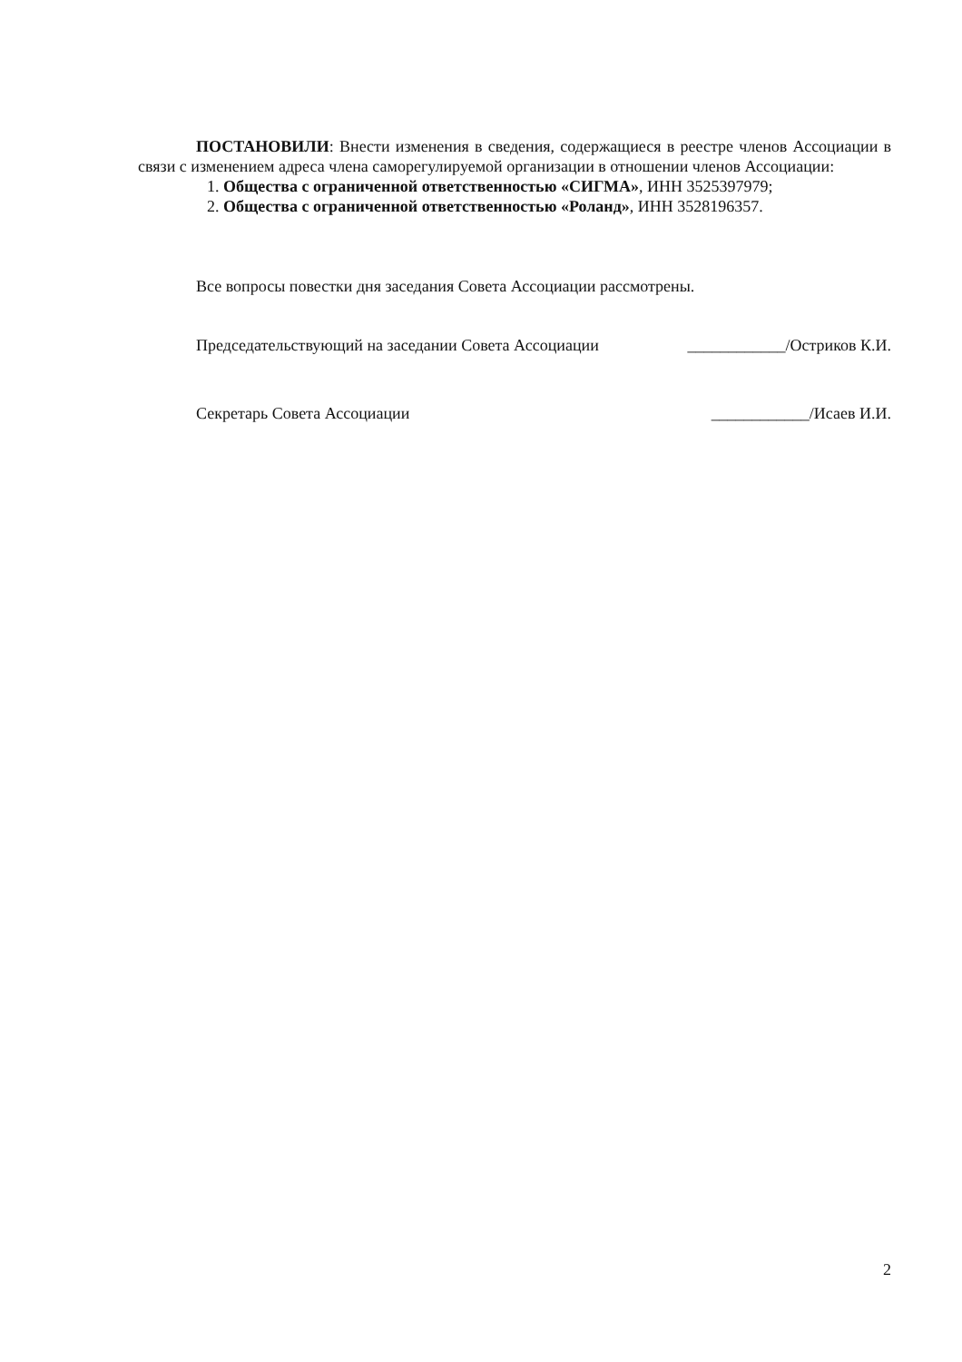ПОСТАНОВИЛИ: Внести изменения в сведения, содержащиеся в реестре членов Ассоциации в связи с изменением адреса члена саморегулируемой организации в отношении членов Ассоциации:
1. Общества с ограниченной ответственностью «СИГМА», ИНН 3525397979;
2. Общества с ограниченной ответственностью «Роланд», ИНН 3528196357.
Все вопросы повестки дня заседания Совета Ассоциации рассмотрены.
Председательствующий на заседании Совета Ассоциации ____________/Остриков К.И.
Секретарь Совета Ассоциации ____________/Исаев И.И.
2